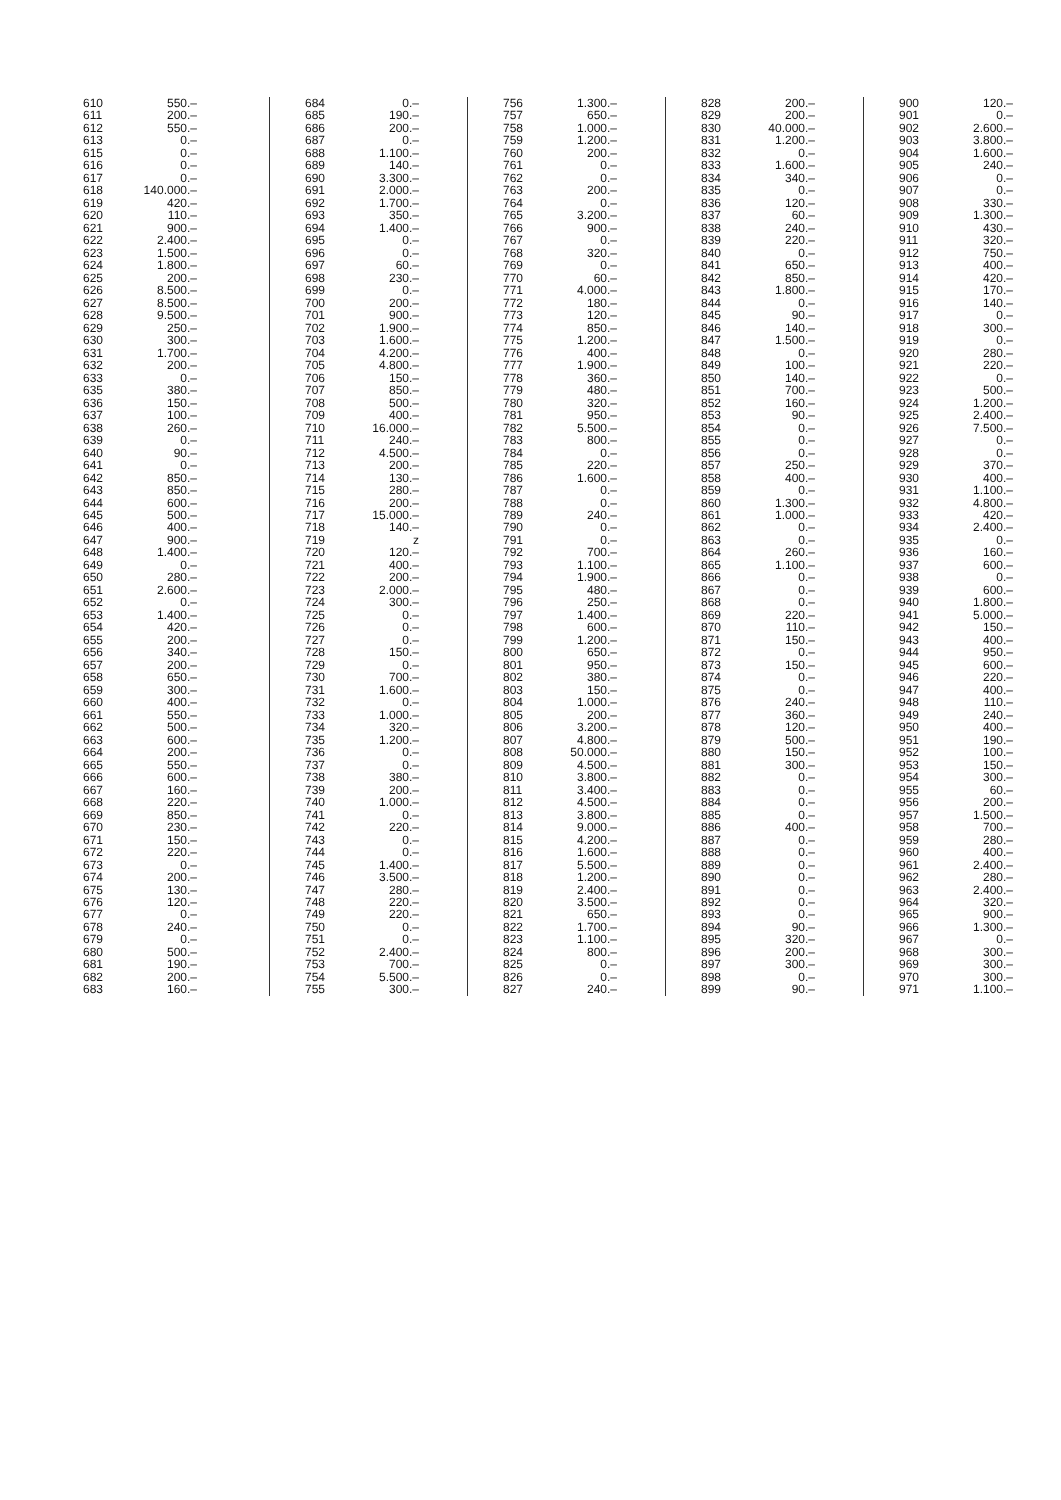| 610 | 550.– |
| 611 | 200.– |
| 612 | 550.– |
| 613 | 0.– |
| 615 | 0.– |
| 616 | 0.– |
| 617 | 0.– |
| 618 | 140.000.– |
| 619 | 420.– |
| 620 | 110.– |
| 621 | 900.– |
| 622 | 2.400.– |
| 623 | 1.500.– |
| 624 | 1.800.– |
| 625 | 200.– |
| 626 | 8.500.– |
| 627 | 8.500.– |
| 628 | 9.500.– |
| 629 | 250.– |
| 630 | 300.– |
| 631 | 1.700.– |
| 632 | 200.– |
| 633 | 0.– |
| 635 | 380.– |
| 636 | 150.– |
| 637 | 100.– |
| 638 | 260.– |
| 639 | 0.– |
| 640 | 90.– |
| 641 | 0.– |
| 642 | 850.– |
| 643 | 850.– |
| 644 | 600.– |
| 645 | 500.– |
| 646 | 400.– |
| 647 | 900.– |
| 648 | 1.400.– |
| 649 | 0.– |
| 650 | 280.– |
| 651 | 2.600.– |
| 652 | 0.– |
| 653 | 1.400.– |
| 654 | 420.– |
| 655 | 200.– |
| 656 | 340.– |
| 657 | 200.– |
| 658 | 650.– |
| 659 | 300.– |
| 660 | 400.– |
| 661 | 550.– |
| 662 | 500.– |
| 663 | 600.– |
| 664 | 200.– |
| 665 | 550.– |
| 666 | 600.– |
| 667 | 160.– |
| 668 | 220.– |
| 669 | 850.– |
| 670 | 230.– |
| 671 | 150.– |
| 672 | 220.– |
| 673 | 0.– |
| 674 | 200.– |
| 675 | 130.– |
| 676 | 120.– |
| 677 | 0.– |
| 678 | 240.– |
| 679 | 0.– |
| 680 | 500.– |
| 681 | 190.– |
| 682 | 200.– |
| 683 | 160.– |
| 684 | 0.– |
| 685 | 190.– |
| 686 | 200.– |
| 687 | 0.– |
| 688 | 1.100.– |
| 689 | 140.– |
| 690 | 3.300.– |
| 691 | 2.000.– |
| 692 | 1.700.– |
| 693 | 350.– |
| 694 | 1.400.– |
| 695 | 0.– |
| 696 | 0.– |
| 697 | 60.– |
| 698 | 230.– |
| 699 | 0.– |
| 700 | 200.– |
| 701 | 900.– |
| 702 | 1.900.– |
| 703 | 1.600.– |
| 704 | 4.200.– |
| 705 | 4.800.– |
| 706 | 150.– |
| 707 | 850.– |
| 708 | 500.– |
| 709 | 400.– |
| 710 | 16.000.– |
| 711 | 240.– |
| 712 | 4.500.– |
| 713 | 200.– |
| 714 | 130.– |
| 715 | 280.– |
| 716 | 200.– |
| 717 | 15.000.– |
| 718 | 140.– |
| 719 | z |
| 720 | 120.– |
| 721 | 400.– |
| 722 | 200.– |
| 723 | 2.000.– |
| 724 | 300.– |
| 725 | 0.– |
| 726 | 0.– |
| 727 | 0.– |
| 728 | 150.– |
| 729 | 0.– |
| 730 | 700.– |
| 731 | 1.600.– |
| 732 | 0.– |
| 733 | 1.000.– |
| 734 | 320.– |
| 735 | 1.200.– |
| 736 | 0.– |
| 737 | 0.– |
| 738 | 380.– |
| 739 | 200.– |
| 740 | 1.000.– |
| 741 | 0.– |
| 742 | 220.– |
| 743 | 0.– |
| 744 | 0.– |
| 745 | 1.400.– |
| 746 | 3.500.– |
| 747 | 280.– |
| 748 | 220.– |
| 749 | 220.– |
| 750 | 0.– |
| 751 | 0.– |
| 752 | 2.400.– |
| 753 | 700.– |
| 754 | 5.500.– |
| 755 | 300.– |
| 756 | 1.300.– |
| 757 | 650.– |
| 758 | 1.000.– |
| 759 | 1.200.– |
| 760 | 200.– |
| 761 | 0.– |
| 762 | 0.– |
| 763 | 200.– |
| 764 | 0.– |
| 765 | 3.200.– |
| 766 | 900.– |
| 767 | 0.– |
| 768 | 320.– |
| 769 | 0.– |
| 770 | 60.– |
| 771 | 4.000.– |
| 772 | 180.– |
| 773 | 120.– |
| 774 | 850.– |
| 775 | 1.200.– |
| 776 | 400.– |
| 777 | 1.900.– |
| 778 | 360.– |
| 779 | 480.– |
| 780 | 320.– |
| 781 | 950.– |
| 782 | 5.500.– |
| 783 | 800.– |
| 784 | 0.– |
| 785 | 220.– |
| 786 | 1.600.– |
| 787 | 0.– |
| 788 | 0.– |
| 789 | 240.– |
| 790 | 0.– |
| 791 | 0.– |
| 792 | 700.– |
| 793 | 1.100.– |
| 794 | 1.900.– |
| 795 | 480.– |
| 796 | 250.– |
| 797 | 1.400.– |
| 798 | 600.– |
| 799 | 1.200.– |
| 800 | 650.– |
| 801 | 950.– |
| 802 | 380.– |
| 803 | 150.– |
| 804 | 1.000.– |
| 805 | 200.– |
| 806 | 3.200.– |
| 807 | 4.800.– |
| 808 | 50.000.– |
| 809 | 4.500.– |
| 810 | 3.800.– |
| 811 | 3.400.– |
| 812 | 4.500.– |
| 813 | 3.800.– |
| 814 | 9.000.– |
| 815 | 4.200.– |
| 816 | 1.600.– |
| 817 | 5.500.– |
| 818 | 1.200.– |
| 819 | 2.400.– |
| 820 | 3.500.– |
| 821 | 650.– |
| 822 | 1.700.– |
| 823 | 1.100.– |
| 824 | 800.– |
| 825 | 0.– |
| 826 | 0.– |
| 827 | 240.– |
| 828 | 200.– |
| 829 | 200.– |
| 830 | 40.000.– |
| 831 | 1.200.– |
| 832 | 0.– |
| 833 | 1.600.– |
| 834 | 340.– |
| 835 | 0.– |
| 836 | 120.– |
| 837 | 60.– |
| 838 | 240.– |
| 839 | 220.– |
| 840 | 0.– |
| 841 | 650.– |
| 842 | 850.– |
| 843 | 1.800.– |
| 844 | 0.– |
| 845 | 90.– |
| 846 | 140.– |
| 847 | 1.500.– |
| 848 | 0.– |
| 849 | 100.– |
| 850 | 140.– |
| 851 | 700.– |
| 852 | 160.– |
| 853 | 90.– |
| 854 | 0.– |
| 855 | 0.– |
| 856 | 0.– |
| 857 | 250.– |
| 858 | 400.– |
| 859 | 0.– |
| 860 | 1.300.– |
| 861 | 1.000.– |
| 862 | 0.– |
| 863 | 0.– |
| 864 | 260.– |
| 865 | 1.100.– |
| 866 | 0.– |
| 867 | 0.– |
| 868 | 0.– |
| 869 | 220.– |
| 870 | 110.– |
| 871 | 150.– |
| 872 | 0.– |
| 873 | 150.– |
| 874 | 0.– |
| 875 | 0.– |
| 876 | 240.– |
| 877 | 360.– |
| 878 | 120.– |
| 879 | 500.– |
| 880 | 150.– |
| 881 | 300.– |
| 882 | 0.– |
| 883 | 0.– |
| 884 | 0.– |
| 885 | 0.– |
| 886 | 400.– |
| 887 | 0.– |
| 888 | 0.– |
| 889 | 0.– |
| 890 | 0.– |
| 891 | 0.– |
| 892 | 0.– |
| 893 | 0.– |
| 894 | 90.– |
| 895 | 320.– |
| 896 | 200.– |
| 897 | 300.– |
| 898 | 0.– |
| 899 | 90.– |
| 900 | 120.– |
| 901 | 0.– |
| 902 | 2.600.– |
| 903 | 3.800.– |
| 904 | 1.600.– |
| 905 | 240.– |
| 906 | 0.– |
| 907 | 0.– |
| 908 | 330.– |
| 909 | 1.300.– |
| 910 | 430.– |
| 911 | 320.– |
| 912 | 750.– |
| 913 | 400.– |
| 914 | 420.– |
| 915 | 170.– |
| 916 | 140.– |
| 917 | 0.– |
| 918 | 300.– |
| 919 | 0.– |
| 920 | 280.– |
| 921 | 220.– |
| 922 | 0.– |
| 923 | 500.– |
| 924 | 1.200.– |
| 925 | 2.400.– |
| 926 | 7.500.– |
| 927 | 0.– |
| 928 | 0.– |
| 929 | 370.– |
| 930 | 400.– |
| 931 | 1.100.– |
| 932 | 4.800.– |
| 933 | 420.– |
| 934 | 2.400.– |
| 935 | 0.– |
| 936 | 160.– |
| 937 | 600.– |
| 938 | 0.– |
| 939 | 600.– |
| 940 | 1.800.– |
| 941 | 5.000.– |
| 942 | 150.– |
| 943 | 400.– |
| 944 | 950.– |
| 945 | 600.– |
| 946 | 220.– |
| 947 | 400.– |
| 948 | 110.– |
| 949 | 240.– |
| 950 | 400.– |
| 951 | 190.– |
| 952 | 100.– |
| 953 | 150.– |
| 954 | 300.– |
| 955 | 60.– |
| 956 | 200.– |
| 957 | 1.500.– |
| 958 | 700.– |
| 959 | 280.– |
| 960 | 400.– |
| 961 | 2.400.– |
| 962 | 280.– |
| 963 | 2.400.– |
| 964 | 320.– |
| 965 | 900.– |
| 966 | 1.300.– |
| 967 | 0.– |
| 968 | 300.– |
| 969 | 300.– |
| 970 | 300.– |
| 971 | 1.100.– |